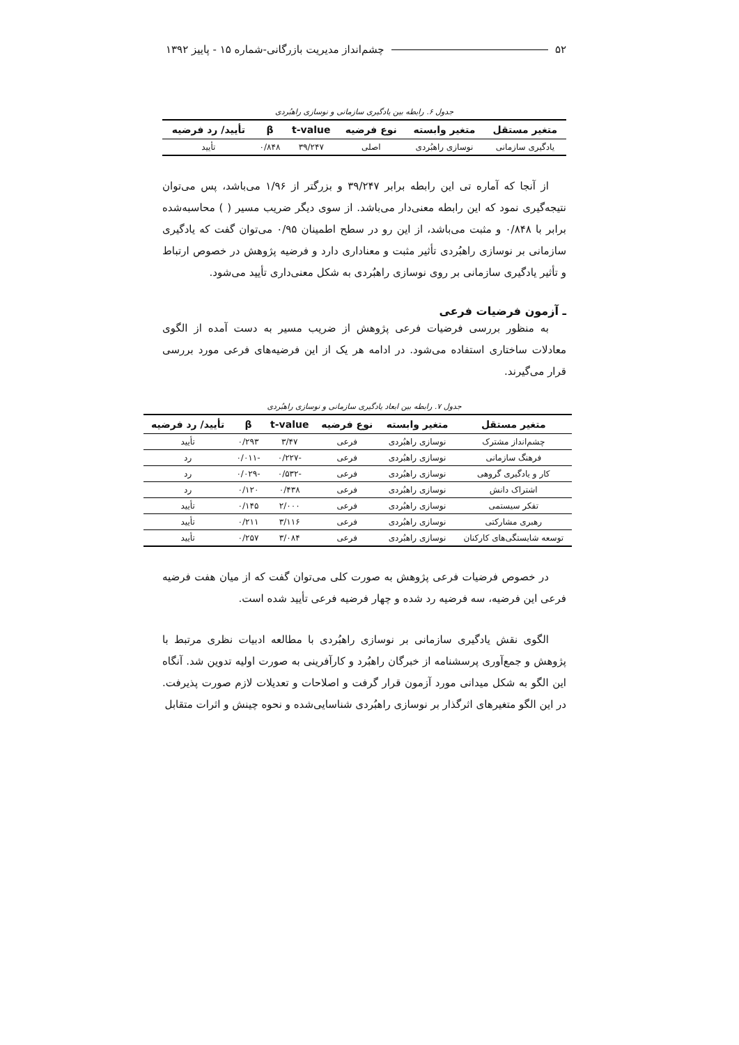۵۲ چشم‌انداز مدیریت بازرگانی-شماره ۱۵ - پاییز ۱۳۹۲
جدول ۶. رابطه بین یادگیری سازمانی و نوسازی راهبُردی
| متغیر مستقل | متغیر وابسته | نوع فرضیه | t-value | β | تأیید/ رد فرضیه |
| --- | --- | --- | --- | --- | --- |
| یادگیری سازمانی | نوسازی راهبُردی | اصلی | ۳۹/۲۴۷ | ۰/۸۴۸ | تأیید |
از آنجا که آماره تی این رابطه برابر ۳۹/۲۴۷ و بزرگتر از ۱/۹۶ می‌باشد، پس می‌توان نتیجه‌گیری نمود که این رابطه معنی‌دار می‌باشد. از سوی دیگر ضریب مسیر ( ) محاسبه‌شده برابر با ۰/۸۴۸ و مثبت می‌باشد، از این رو در سطح اطمینان ۰/۹۵ می‌توان گفت که یادگیری سازمانی بر نوسازی راهبُردی تأثیر مثبت و معناداری دارد و فرضیه پژوهش در خصوص ارتباط و تأثیر یادگیری سازمانی بر روی نوسازی راهبُردی به شکل معنی‌داری تأیید می‌شود.
ـ آزمون فرضیات فرعی
به منظور بررسی فرضیات فرعی پژوهش از ضریب مسیر به دست آمده از الگوی معادلات ساختاری استفاده می‌شود. در ادامه هر یک از این فرضیه‌های فرعی مورد بررسی قرار می‌گیرند.
جدول ۷. رابطه بین ابعاد یادگیری سازمانی و نوسازی راهبُردی
| متغیر مستقل | متغیر وابسته | نوع فرضیه | t-value | β | تأیید/ رد فرضیه |
| --- | --- | --- | --- | --- | --- |
| چشم‌انداز مشترک | نوسازی راهبُردی | فرعی | ۳/۴۷ | ۰/۲۹۳ | تأیید |
| فرهنگ سازمانی | نوسازی راهبُردی | فرعی | -۰/۲۲۷ | -۰/۰۱۱ | رد |
| کار و یادگیری گروهی | نوسازی راهبُردی | فرعی | -۰/۵۳۲ | -۰/۰۲۹ | رد |
| اشتراک دانش | نوسازی راهبُردی | فرعی | ۰/۴۳۸ | ۰/۱۲۰ | رد |
| تفکر سیستمی | نوسازی راهبُردی | فرعی | ۲/۰۰۰ | ۰/۱۴۵ | تأیید |
| رهبری مشارکتی | نوسازی راهبُردی | فرعی | ۳/۱۱۶ | ۰/۲۱۱ | تأیید |
| توسعه شایستگی‌های کارکنان | نوسازی راهبُردی | فرعی | ۳/۰۸۴ | ۰/۲۵۷ | تأیید |
در خصوص فرضیات فرعی پژوهش به صورت کلی می‌توان گفت که از میان هفت فرضیه فرعی این فرضیه، سه فرضیه رد شده و چهار فرضیه فرعی تأیید شده است.
الگوی نقش یادگیری سازمانی بر نوسازی راهبُردی با مطالعه ادبیات نظری مرتبط با پژوهش و جمع‌آوری پرسشنامه از خبرگان راهبُرد و کارآفرینی به صورت اولیه تدوین شد. آنگاه این الگو به شکل میدانی مورد آزمون قرار گرفت و اصلاحات و تعدیلات لازم صورت پذیرفت. در این الگو متغیرهای اثرگذار بر نوسازی راهبُردی شناسایی‌شده و نحوه چینش و اثرات متقابل